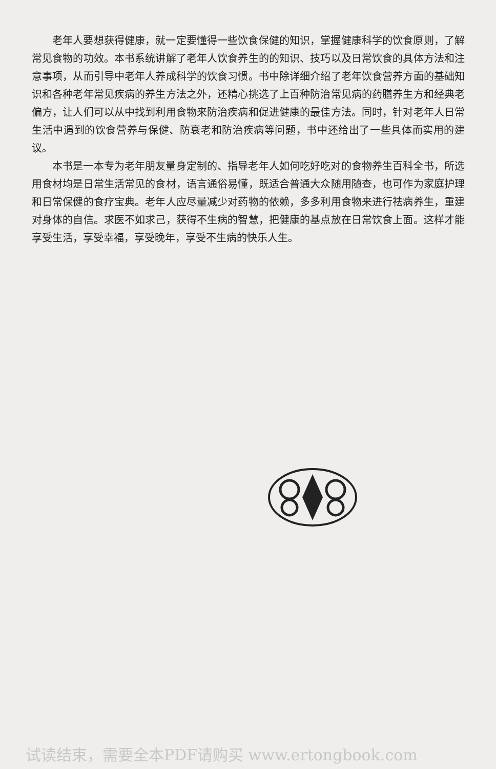老年人要想获得健康，就一定要懂得一些饮食保健的知识，掌握健康科学的饮食原则，了解常见食物的功效。本书系统讲解了老年人饮食养生的的知识、技巧以及日常饮食的具体方法和注意事项，从而引导中老年人养成科学的饮食习惯。书中除详细介绍了老年饮食营养方面的基础知识和各种老年常见疾病的养生方法之外，还精心挑选了上百种防治常见病的药膳养生方和经典老偏方，让人们可以从中找到利用食物来防治疾病和促进健康的最佳方法。同时，针对老年人日常生活中遇到的饮食营养与保健、防衰老和防治疾病等问题，书中还给出了一些具体而实用的建议。
本书是一本专为老年朋友量身定制的、指导老年人如何吃好吃对的食物养生百科全书，所选用食材均是日常生活常见的食材，语言通俗易懂，既适合普通大众随用随查，也可作为家庭护理和日常保健的食疗宝典。老年人应尽量减少对药物的依赖，多多利用食物来进行祛病养生，重建对身体的自信。求医不如求己，获得不生病的智慧，把健康的基点放在日常饮食上面。这样才能享受生活，享受幸福，享受晚年，享受不生病的快乐人生。
试读结束，需要全本PDF请购买 www.ertongbook.com